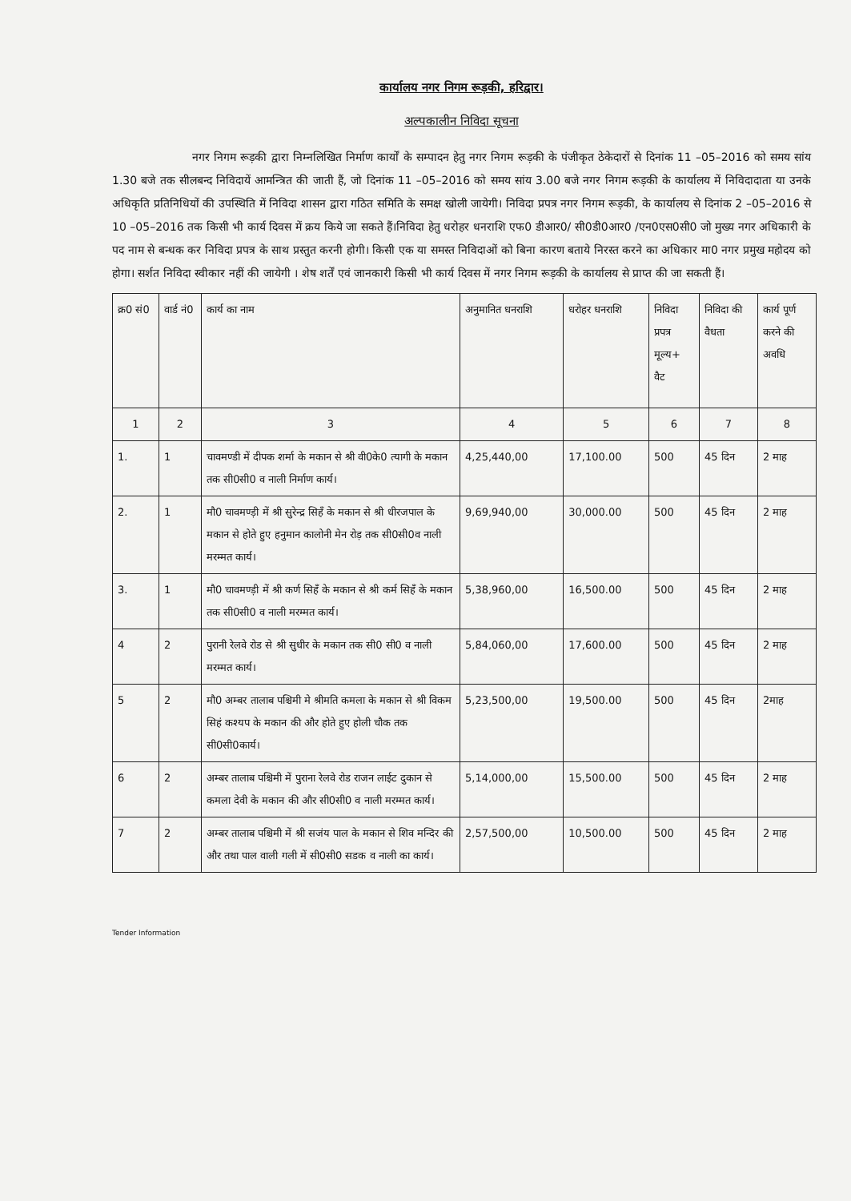कार्यालय नगर निगम रूड़की, हरिद्वार।
अल्पकालीन निविदा सूचना
नगर निगम रूड़की द्वारा निम्नलिखित निर्माण कार्यों के सम्पादन हेतु नगर निगम रूड़की के पंजीकृत ठेकेदारों से दिनांक 11 –05–2016 को समय सांय 1.30 बजे तक सीलबन्द निविदायें आमन्त्रित की जाती हैं, जो दिनांक 11 –05–2016 को समय सांय 3.00 बजे नगर निगम रूड़की के कार्यालय में निविदादाता या उनके अधिकृति प्रतिनिधियों की उपस्थिति में निविदा शासन द्वारा गठित समिति के समक्ष खोली जायेगी। निविदा प्रपत्र नगर निगम रूड़की, के कार्यालय से दिनांक 2 –05–2016 से 10 –05–2016 तक किसी भी कार्य दिवस में क्रय किये जा सकते हैं।निविदा हेतु धरोहर धनराशि एफ0 डीआर0/ सी0डी0आर0 /एन0एस0सी0 जो मुख्य नगर अधिकारी के पद नाम से बन्धक कर निविदा प्रपत्र के साथ प्रस्तुत करनी होगी। किसी एक या समस्त निविदाओं को बिना कारण बताये निरस्त करने का अधिकार मा0 नगर प्रमुख महोदय को होगा। सर्शत निविदा स्वीकार नहीं की जायेगी । शेष शर्तें एवं जानकारी किसी भी कार्य दिवस में नगर निगम रूड़की के कार्यालय से प्राप्त की जा सकती हैं।
| क्र0 सं0 | वार्ड नं0 | कार्य का नाम | अनुमानित धनराशि | धरोहर धनराशि | निविदा प्रपत्र मूल्य+ वैट | निविदा की वैधता | कार्य पूर्ण करने की अवधि |
| --- | --- | --- | --- | --- | --- | --- | --- |
| 1 | 2 | 3 | 4 | 5 | 6 | 7 | 8 |
| 1. | 1 | चावमण्डी में दीपक शर्मा के मकान से श्री वी0के0 त्यागी के मकान तक सी0सी0 व नाली निर्माण कार्य। | 4,25,440,00 | 17,100.00 | 500 | 45 दिन | 2 माह |
| 2. | 1 | मौ0 चावमण्ड़ी में श्री सुरेन्द्र सिहँ के मकान से श्री धीरजपाल के मकान से होते हुए हनुमान कालोनी मेन रोड़ तक सी0सी0व नाली मरम्मत कार्य। | 9,69,940,00 | 30,000.00 | 500 | 45 दिन | 2 माह |
| 3. | 1 | मौ0 चावमण्ड़ी में श्री कर्ण सिहँ के मकान से श्री कर्म सिहँ के मकान तक सी0सी0 व नाली मरम्मत कार्य। | 5,38,960,00 | 16,500.00 | 500 | 45 दिन | 2 माह |
| 4 | 2 | पुरानी रेलवे रोड से श्री सुधीर के मकान तक सी0 सी0 व नाली मरम्मत कार्य। | 5,84,060,00 | 17,600.00 | 500 | 45 दिन | 2 माह |
| 5 | 2 | मौ0 अम्बर तालाब पश्चिमी मे श्रीमति कमला के मकान से श्री विकम सिहं कश्यप के मकान की और होते हुए होली चौक तक सी0सी0कार्य। | 5,23,500,00 | 19,500.00 | 500 | 45 दिन | 2माह |
| 6 | 2 | अम्बर तालाब पश्चिमी में पुराना रेलवे रोड राजन लाईट दुकान से कमला देवी के मकान की और सी0सी0 व नाली मरम्मत कार्य। | 5,14,000,00 | 15,500.00 | 500 | 45 दिन | 2 माह |
| 7 | 2 | अम्बर तालाब पश्चिमी में श्री सजंय पाल के मकान से शिव मन्दिर की और तथा पाल वाली गली में सी0सी0 सडक व नाली का कार्य। | 2,57,500,00 | 10,500.00 | 500 | 45 दिन | 2 माह |
Tender Information